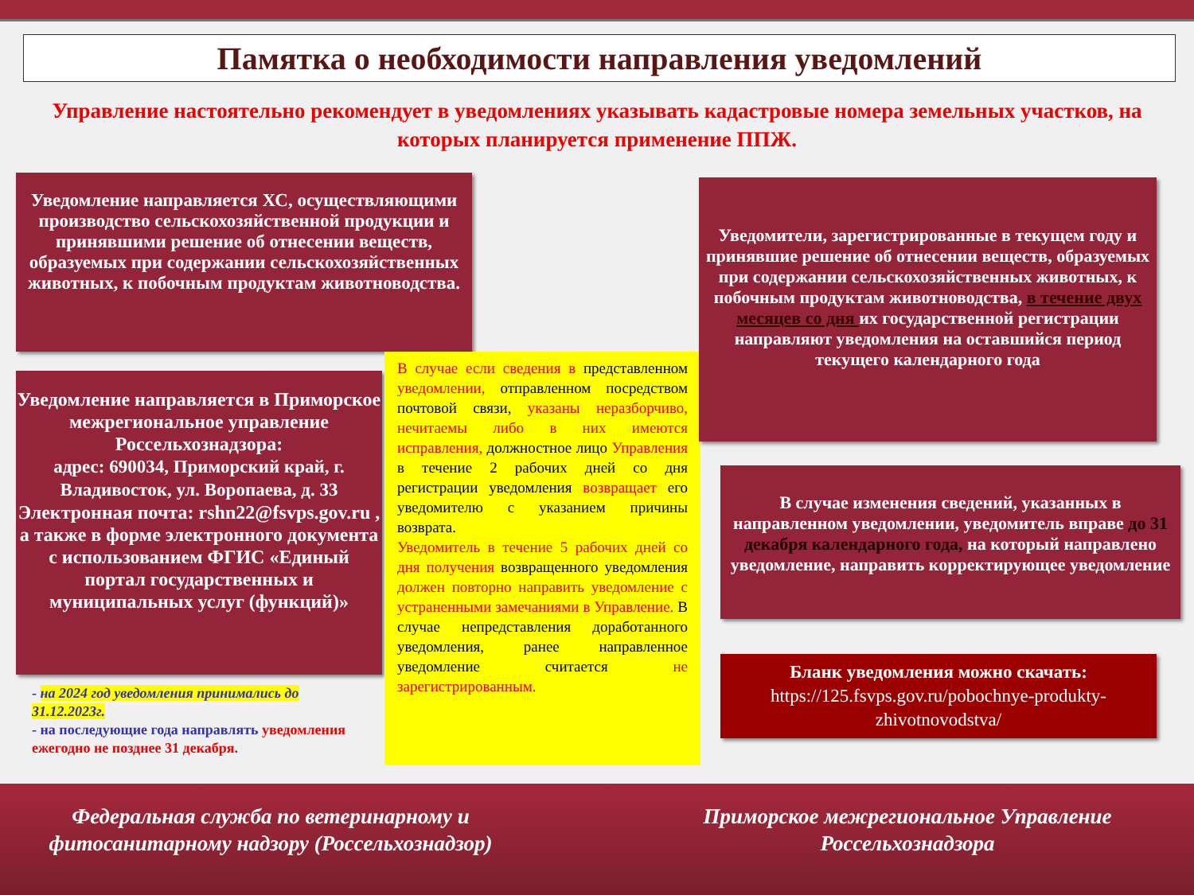Памятка о необходимости направления уведомлений
Управление настоятельно рекомендует в уведомлениях указывать кадастровые номера земельных участков, на которых планируется применение ППЖ.
Уведомление направляется ХС, осуществляющими производство сельскохозяйственной продукции и принявшими решение об отнесении веществ, образуемых при содержании сельскохозяйственных животных, к побочным продуктам животноводства.
Уведомление направляется в Приморское межрегиональное управление Россельхознадзора:
адрес: 690034, Приморский край, г. Владивосток, ул. Воропаева, д. 33
Электронная почта: rshn22@fsvps.gov.ru ,
а также в форме электронного документа с использованием ФГИС «Единый портал государственных и муниципальных услуг (функций)»
- на 2024 год уведомления принимались до 31.12.2023г.
- на последующие года направлять уведомления ежегодно не позднее 31 декабря.
В случае если сведения в представленном уведомлении, отправленном посредством почтовой связи, указаны неразборчиво, нечитаемы либо в них имеются исправления, должностное лицо Управления в течение 2 рабочих дней со дня регистрации уведомления возвращает его уведомителю с указанием причины возврата.
Уведомитель в течение 5 рабочих дней со дня получения возвращенного уведомления должен повторно направить уведомление с устраненными замечаниями в Управление. В случае непредставления доработанного уведомления, ранее направленное уведомление считается не зарегистрированным.
Уведомители, зарегистрированные в текущем году и принявшие решение об отнесении веществ, образуемых при содержании сельскохозяйственных животных, к побочным продуктам животноводства, в течение двух месяцев со дня их государственной регистрации направляют уведомления на оставшийся период текущего календарного года
В случае изменения сведений, указанных в направленном уведомлении, уведомитель вправе до 31 декабря календарного года, на который направлено уведомление, направить корректирующее уведомление
Бланк уведомления можно скачать:
https://125.fsvps.gov.ru/pobochnye-produkty-zhivotnovodstva/
Федеральная служба по ветеринарному и фитосанитарному надзору (Россельхознадзор)
Приморское межрегиональное Управление Россельхознадзора